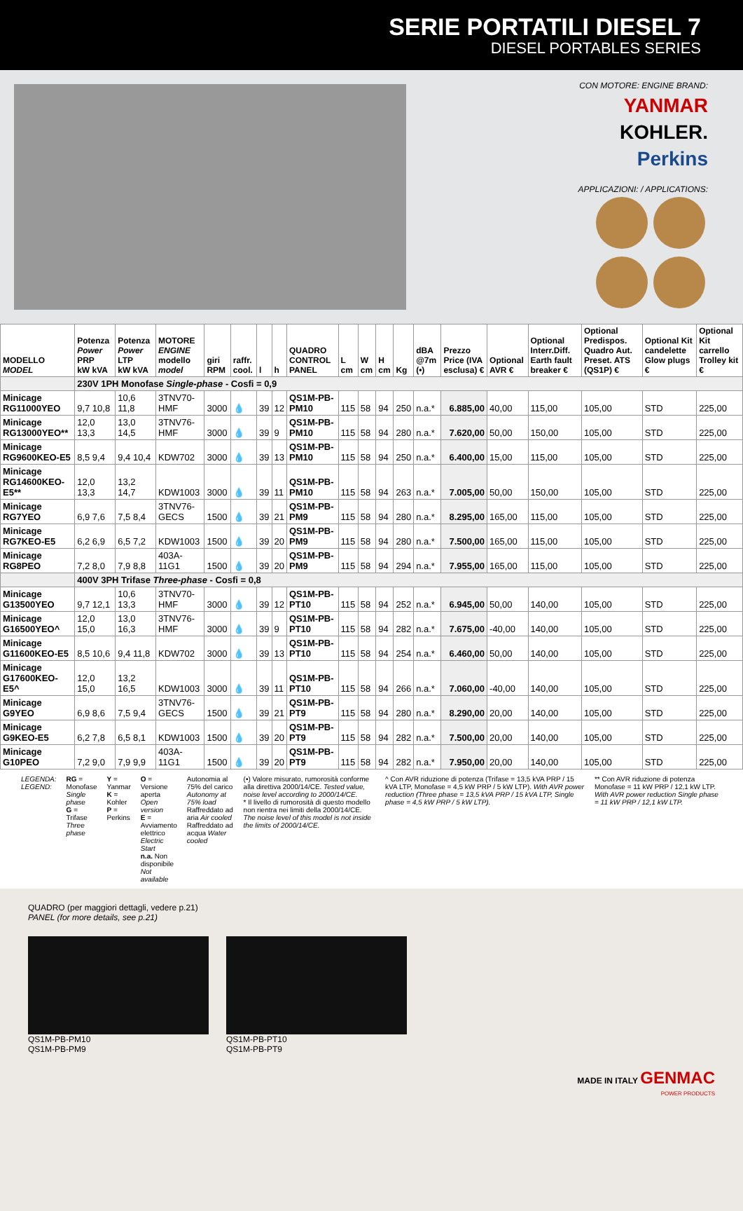SERIE PORTATILI DIESEL 7
DIESEL PORTABLES SERIES
CON MOTORE: ENGINE BRAND:
YANMAR
KOHLER.
Perkins
APPLICAZIONI: / APPLICATIONS:
| MODELLO MODEL | Potenza Power PRP kW kVA | Potenza Power LTP kW kVA | MOTORE ENGINE modello model | giri RPM | raffr. cool. | l | h | QUADRO CONTROL PANEL | L cm | W cm | H cm | Kg | dBA @7m (•) | Prezzo Price (IVA esclusa) € | Optional AVR € | Optional Interr.Diff. Earth fault breaker € | Optional Predispos. Quadro Aut. Preset. ATS (QS1P) € | Optional Kit candelette Glow plugs € | Optional Kit carrello Trolley kit € |
| --- | --- | --- | --- | --- | --- | --- | --- | --- | --- | --- | --- | --- | --- | --- | --- | --- | --- | --- | --- |
| | 230V 1PH Monofase Single-phase - Cosfi = 0,9 | | | | | | | | | | | | | | | | | | |
| Minicage RG11000YEO | 9,7 10,8 | 10,6 11,8 | 3TNV70-HMF | 3000 | 💧 | 39 | 12 | QS1M-PB-PM10 | 115 | 58 | 94 | 250 | n.a.* | 6.885,00 | 40,00 | 115,00 | 105,00 | STD | 225,00 |
| Minicage RG13000YEO** | 12,0 13,3 | 13,0 14,5 | 3TNV76-HMF | 3000 | 💧 | 39 | 9 | QS1M-PB-PM10 | 115 | 58 | 94 | 280 | n.a.* | 7.620,00 | 50,00 | 150,00 | 105,00 | STD | 225,00 |
| Minicage RG9600KEO-E5 | 8,5 9,4 | 9,4 10,4 | KDW702 | 3000 | 💧 | 39 | 13 | QS1M-PB-PM10 | 115 | 58 | 94 | 250 | n.a.* | 6.400,00 | 15,00 | 115,00 | 105,00 | STD | 225,00 |
| Minicage RG14600KEO-E5** | 12,0 13,3 | 13,2 14,7 | KDW1003 | 3000 | 💧 | 39 | 11 | QS1M-PB-PM10 | 115 | 58 | 94 | 263 | n.a.* | 7.005,00 | 50,00 | 150,00 | 105,00 | STD | 225,00 |
| Minicage RG7YEO | 6,9 7,6 | 7,5 8,4 | 3TNV76-GECS | 1500 | 💧 | 39 | 21 | QS1M-PB-PM9 | 115 | 58 | 94 | 280 | n.a.* | 8.295,00 | 165,00 | 115,00 | 105,00 | STD | 225,00 |
| Minicage RG7KEO-E5 | 6,2 6,9 | 6,5 7,2 | KDW1003 | 1500 | 💧 | 39 | 20 | QS1M-PB-PM9 | 115 | 58 | 94 | 280 | n.a.* | 7.500,00 | 165,00 | 115,00 | 105,00 | STD | 225,00 |
| Minicage RG8PEO | 7,2 8,0 | 7,9 8,8 | 403A-11G1 | 1500 | 💧 | 39 | 20 | QS1M-PB-PM9 | 115 | 58 | 94 | 294 | n.a.* | 7.955,00 | 165,00 | 115,00 | 105,00 | STD | 225,00 |
| | 400V 3PH Trifase Three-phase - Cosfi = 0,8 | | | | | | | | | | | | | | | | | | |
| Minicage G13500YEO | 9,7 12,1 | 10,6 13,3 | 3TNV70-HMF | 3000 | 💧 | 39 | 12 | QS1M-PB-PT10 | 115 | 58 | 94 | 252 | n.a.* | 6.945,00 | 50,00 | 140,00 | 105,00 | STD | 225,00 |
| Minicage G16500YEO^ | 12,0 15,0 | 13,0 16,3 | 3TNV76-HMF | 3000 | 💧 | 39 | 9 | QS1M-PB-PT10 | 115 | 58 | 94 | 282 | n.a.* | 7.675,00 | -40,00 | 140,00 | 105,00 | STD | 225,00 |
| Minicage G11600KEO-E5 | 8,5 10,6 | 9,4 11,8 | KDW702 | 3000 | 💧 | 39 | 13 | QS1M-PB-PT10 | 115 | 58 | 94 | 254 | n.a.* | 6.460,00 | 50,00 | 140,00 | 105,00 | STD | 225,00 |
| Minicage G17600KEO-E5^ | 12,0 15,0 | 13,2 16,5 | KDW1003 | 3000 | 💧 | 39 | 11 | QS1M-PB-PT10 | 115 | 58 | 94 | 266 | n.a.* | 7.060,00 | -40,00 | 140,00 | 105,00 | STD | 225,00 |
| Minicage G9YEO | 6,9 8,6 | 7,5 9,4 | 3TNV76-GECS | 1500 | 💧 | 39 | 21 | QS1M-PB-PT9 | 115 | 58 | 94 | 280 | n.a.* | 8.290,00 | 20,00 | 140,00 | 105,00 | STD | 225,00 |
| Minicage G9KEO-E5 | 6,2 7,8 | 6,5 8,1 | KDW1003 | 1500 | 💧 | 39 | 20 | QS1M-PB-PT9 | 115 | 58 | 94 | 282 | n.a.* | 7.500,00 | 20,00 | 140,00 | 105,00 | STD | 225,00 |
| Minicage G10PEO | 7,2 9,0 | 7,9 9,9 | 403A-11G1 | 1500 | 💧 | 39 | 20 | QS1M-PB-PT9 | 115 | 58 | 94 | 282 | n.a.* | 7.950,00 | 20,00 | 140,00 | 105,00 | STD | 225,00 |
LEGENDA:
LEGEND:
RG = Monofase Single phase
G = Trifase Three phase
Y = Yanmar
K = Kohler
P = Perkins
O = Versione aperta Open version
E = Avviamento elettrico Electric Start
n.a. Non disponibile Not available
Autonomia al 75% del carico Autonomy at 75% load
Raffreddato ad aria Air cooled
Raffreddato ad acqua Water cooled
(•) Valore misurato, rumorosità conforme alla direttiva 2000/14/CE. Tested value, noise level according to 2000/14/CE.
* Il livello di rumorosità di questo modello non rientra nei limiti della 2000/14/CE. The noise level of this model is not inside the limits of 2000/14/CE.
^ Con AVR riduzione di potenza (Trifase = 13,5 kVA PRP / 15 kVA LTP, Monofase = 4,5 kW PRP / 5 kW LTP). With AVR power reduction (Three phase = 13,5 kVA PRP / 15 kVA LTP, Single phase = 4,5 kW PRP / 5 kW LTP).
** Con AVR riduzione di potenza Monofase = 11 kW PRP / 12,1 kW LTP. With AVR power reduction Single phase = 11 kW PRP / 12,1 kW LTP.
QUADRO (per maggiori dettagli, vedere p.21)
PANEL (for more details, see p.21)
QS1M-PB-PM10
QS1M-PB-PM9
QS1M-PB-PT10
QS1M-PB-PT9
MADE IN ITALY GENMAC
POWER PRODUCTS